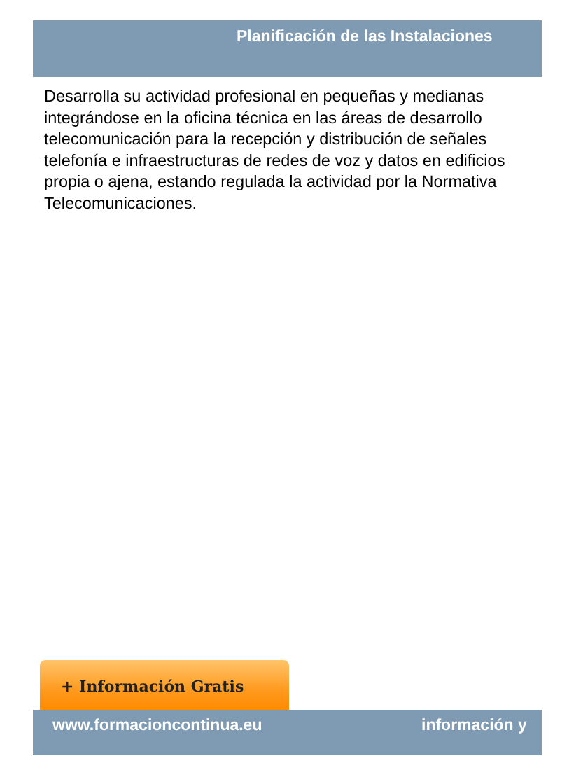Planificación de las Instalaciones
Desarrolla su actividad profesional en pequeñas y medianas
integrándose en la oficina técnica en las áreas de desarrollo
telecomunicación para la recepción y distribución de señales
telefonía e infraestructuras de redes de voz y datos en edificios
propia o ajena, estando regulada la actividad por la Normativa
Telecomunicaciones.
+ Información Gratis
www.formacioncontinua.eu información y